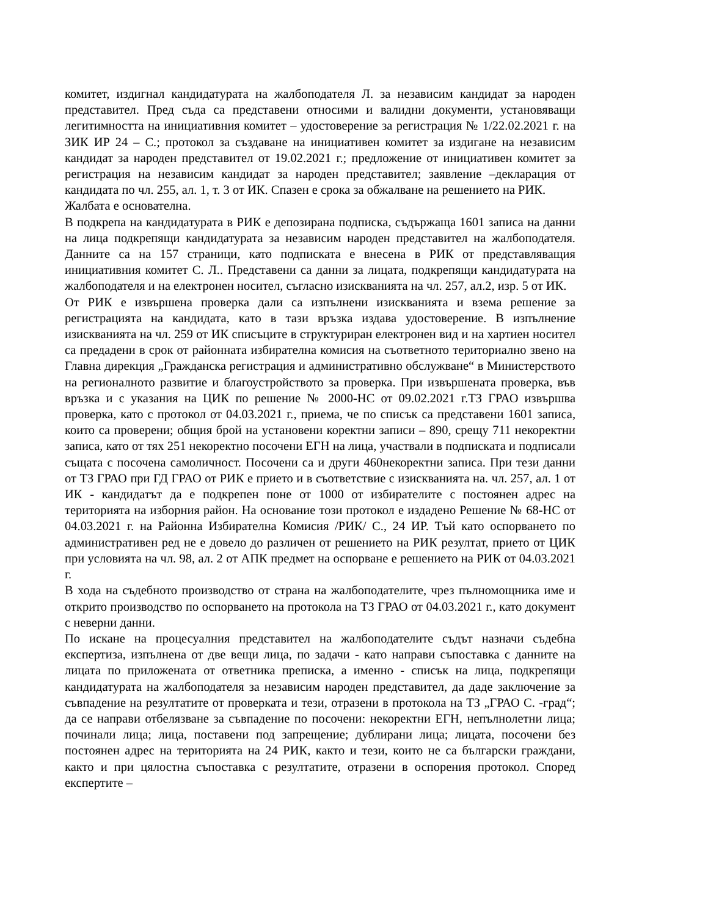комитет, издигнал кандидатурата на жалбоподателя Л. за независим кандидат за народен представител. Пред съда са представени относими и валидни документи, установяващи легитимността на инициативния комитет – удостоверение за регистрация № 1/22.02.2021 г. на ЗИК ИР 24 – С.; протокол за създаване на инициативен комитет за издигане на независим кандидат за народен представител от 19.02.2021 г.; предложение от инициативен комитет за регистрация на независим кандидат за народен представител; заявление –декларация от кандидата по чл. 255, ал. 1, т. 3 от ИК. Спазен е срока за обжалване на решението на РИК.
Жалбата е основателна.
В подкрепа на кандидатурата в РИК е депозирана подписка, съдържаща 1601 записа на данни на лица подкрепящи кандидатурата за независим народен представител на жалбоподателя. Данните са на 157 страници, като подписката е внесена в РИК от представляващия инициативния комитет С. Л.. Представени са данни за лицата, подкрепящи кандидатурата на жалбоподателя и на електронен носител, съгласно изискванията на чл. 257, ал.2, изр. 5 от ИК.
От РИК е извършена проверка дали са изпълнени изискванията и взема решение за регистрацията на кандидата, като в тази връзка издава удостоверение. В изпълнение изискванията на чл. 259 от ИК списъците в структуриран електронен вид и на хартиен носител са предадени в срок от районната избирателна комисия на съответното териториално звено на Главна дирекция „Гражданска регистрация и административно обслужване“ в Министерството на регионалното развитие и благоустройството за проверка. При извършената проверка, във връзка и с указания на ЦИК по решение № 2000-НС от 09.02.2021 г.ТЗ ГРАО извършва проверка, като с протокол от 04.03.2021 г., приема, че по списък са представени 1601 записа, които са проверени; общия брой на установени коректни записи – 890, срещу 711 некоректни записа, като от тях 251 некоректно посочени ЕГН на лица, участвали в подписката и подписали същата с посочена самоличност. Посочени са и други 460некоректни записа. При тези данни от ТЗ ГРАО при ГД ГРАО от РИК е прието и в съответствие с изискванията на. чл. 257, ал. 1 от ИК - кандидатът да е подкрепен поне от 1000 от избирателите с постоянен адрес на територията на изборния район. На основание този протокол е издадено Решение № 68-НС от 04.03.2021 г. на Районна Избирателна Комисия /РИК/ С., 24 ИР. Тъй като оспорването по административен ред не е довело до различен от решението на РИК резултат, прието от ЦИК при условията на чл. 98, ал. 2 от АПК предмет на оспорване е решението на РИК от 04.03.2021 г.
В хода на съдебното производство от страна на жалбоподателите, чрез пълномощника име и открито производство по оспорването на протокола на ТЗ ГРАО от 04.03.2021 г., като документ с неверни данни.
По искане на процесуалния представител на жалбоподателите съдът назначи съдебна експертиза, изпълнена от две вещи лица, по задачи - като направи съпоставка с данните на лицата по приложената от ответника преписка, а именно - списък на лица, подкрепящи кандидатурата на жалбоподателя за независим народен представител, да даде заключение за съвпадение на резултатите от проверката и тези, отразени в протокола на ТЗ „ГРАО С. -град“; да се направи отбелязване за съвпадение по посочени: некоректни ЕГН, непълнолетни лица; починали лица; лица, поставени под запрещение; дублирани лица; лицата, посочени без постоянен адрес на територията на 24 РИК, както и тези, които не са български граждани, както и при цялостна съпоставка с резултатите, отразени в оспорения протокол. Според експертите –